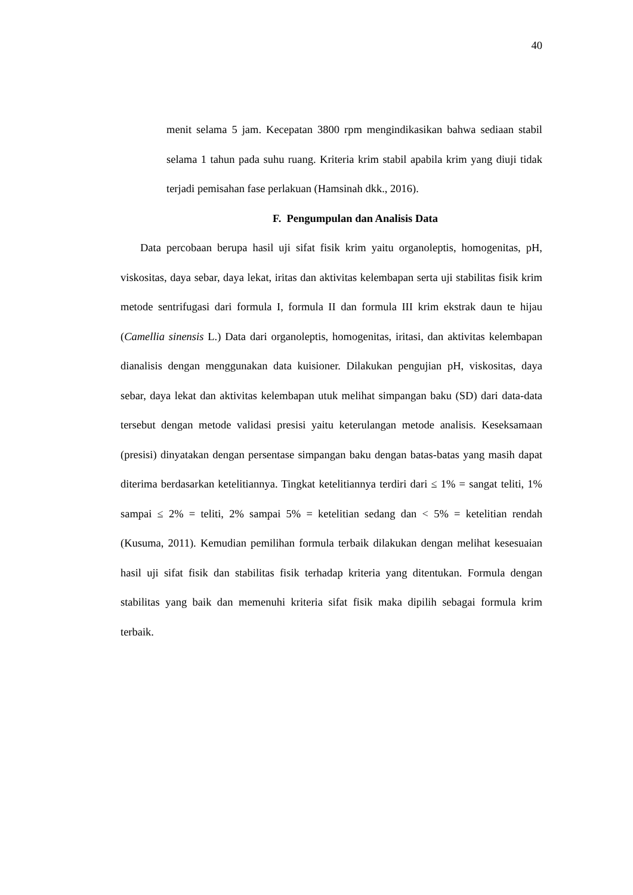40
menit selama 5 jam. Kecepatan 3800 rpm mengindikasikan bahwa sediaan stabil selama 1 tahun pada suhu ruang. Kriteria krim stabil apabila krim yang diuji tidak terjadi pemisahan fase perlakuan (Hamsinah dkk., 2016).
F. Pengumpulan dan Analisis Data
Data percobaan berupa hasil uji sifat fisik krim yaitu organoleptis, homogenitas, pH, viskositas, daya sebar, daya lekat, iritas dan aktivitas kelembapan serta uji stabilitas fisik krim metode sentrifugasi dari formula I, formula II dan formula III krim ekstrak daun te hijau (Camellia sinensis L.) Data dari organoleptis, homogenitas, iritasi, dan aktivitas kelembapan dianalisis dengan menggunakan data kuisioner. Dilakukan pengujian pH, viskositas, daya sebar, daya lekat dan aktivitas kelembapan utuk melihat simpangan baku (SD) dari data-data tersebut dengan metode validasi presisi yaitu keterulangan metode analisis. Keseksamaan (presisi) dinyatakan dengan persentase simpangan baku dengan batas-batas yang masih dapat diterima berdasarkan ketelitiannya. Tingkat ketelitiannya terdiri dari ≤ 1% = sangat teliti, 1% sampai ≤ 2% = teliti, 2% sampai 5% = ketelitian sedang dan < 5% = ketelitian rendah (Kusuma, 2011). Kemudian pemilihan formula terbaik dilakukan dengan melihat kesesuaian hasil uji sifat fisik dan stabilitas fisik terhadap kriteria yang ditentukan. Formula dengan stabilitas yang baik dan memenuhi kriteria sifat fisik maka dipilih sebagai formula krim terbaik.